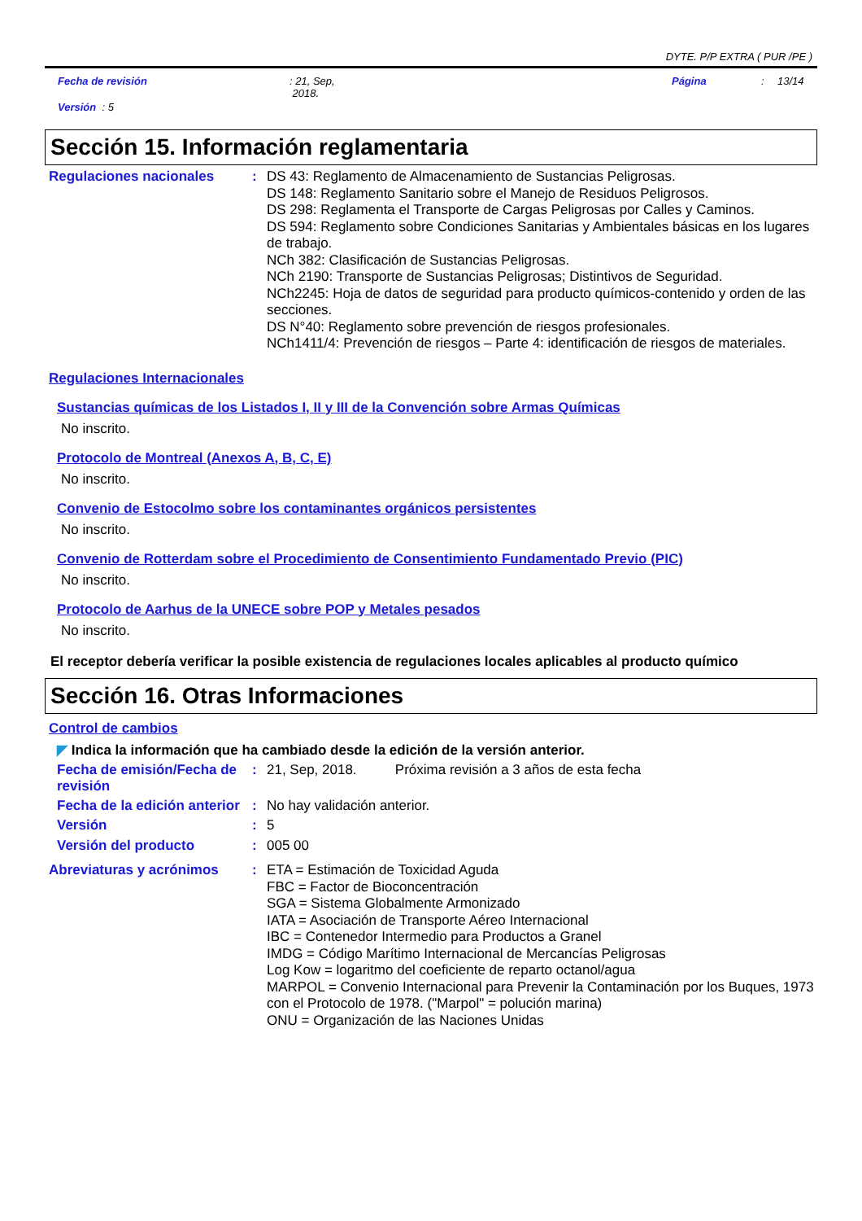DYTE. P/P EXTRA ( PUR /PE )
Fecha de revisión : 21, Sep,
2018.
Página : 13/14
Versión : 5
Sección 15. Información reglamentaria
Regulaciones nacionales :
DS 43: Reglamento de Almacenamiento de Sustancias Peligrosas.
DS 148: Reglamento Sanitario sobre el Manejo de Residuos Peligrosos.
DS 298: Reglamenta el Transporte de Cargas Peligrosas por Calles y Caminos.
DS 594: Reglamento sobre Condiciones Sanitarias y Ambientales básicas en los lugares de trabajo.
NCh 382: Clasificación de Sustancias Peligrosas.
NCh 2190: Transporte de Sustancias Peligrosas; Distintivos de Seguridad.
NCh2245: Hoja de datos de seguridad para producto químicos-contenido y orden de las secciones.
DS N°40: Reglamento sobre prevención de riesgos profesionales.
NCh1411/4: Prevención de riesgos – Parte 4: identificación de riesgos de materiales.
Regulaciones Internacionales
Sustancias químicas de los Listados I, II y III de la Convención sobre Armas Químicas
No inscrito.
Protocolo de Montreal (Anexos A, B, C, E)
No inscrito.
Convenio de Estocolmo sobre los contaminantes orgánicos persistentes
No inscrito.
Convenio de Rotterdam sobre el Procedimiento de Consentimiento Fundamentado Previo (PIC)
No inscrito.
Protocolo de Aarhus de la UNECE sobre POP y Metales pesados
No inscrito.
El receptor debería verificar la posible existencia de regulaciones locales aplicables al producto químico
Sección 16. Otras Informaciones
Control de cambios
◤ Indica la información que ha cambiado desde la edición de la versión anterior.
Fecha de emisión/Fecha de revisión
:
21, Sep, 2018. Próxima revisión a 3 años de esta fecha
Fecha de la edición anterior
:
No hay validación anterior.
Versión :
5
Versión del producto :
005 00
Abreviaturas y acrónimos :
ETA = Estimación de Toxicidad Aguda
FBC = Factor de Bioconcentración
SGA = Sistema Globalmente Armonizado
IATA = Asociación de Transporte Aéreo Internacional
IBC = Contenedor Intermedio para Productos a Granel
IMDG = Código Marítimo Internacional de Mercancías Peligrosas
Log Kow = logaritmo del coeficiente de reparto octanol/agua
MARPOL = Convenio Internacional para Prevenir la Contaminación por los Buques, 1973 con el Protocolo de 1978. ("Marpol" = polución marina)
ONU = Organización de las Naciones Unidas